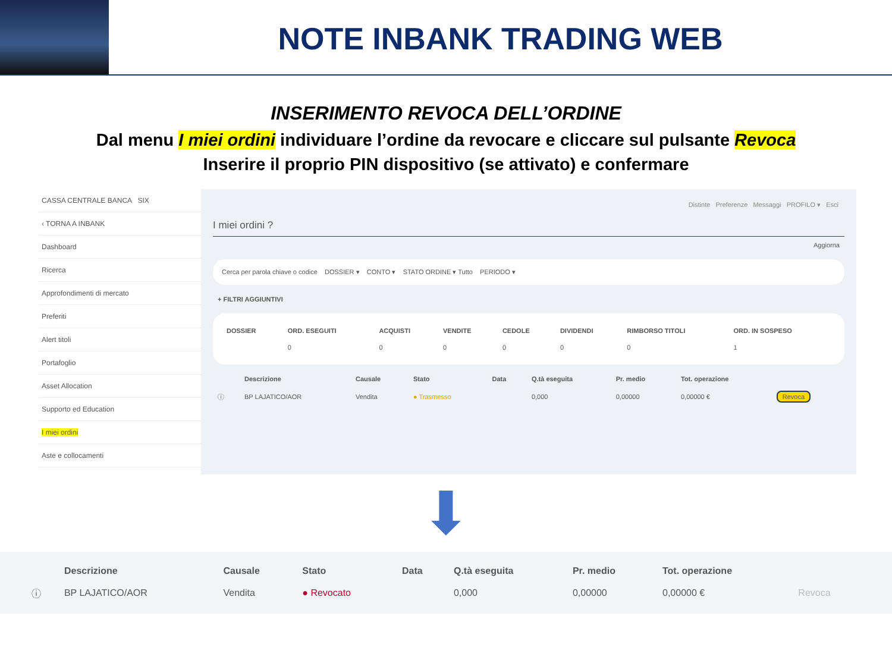NOTE INBANK TRADING WEB
INSERIMENTO REVOCA DELL’ORDINE
Dal menu I miei ordini individuare l’ordine da revocare e cliccare sul pulsante Revoca
Inserire il proprio PIN dispositivo (se attivato) e confermare
CASSA CENTRALE BANCA SIX
‹ TORNA A INBANK
Dashboard
Ricerca
Approfondimenti di mercato
Preferiti
Alert titoli
Portafoglio
Asset Allocation
Supporto ed Education
I miei ordini
Aste e collocamenti
Distinte Preferenze Messaggi PROFILO ▾ Esci
I miei ordini ?
Aggiorna
Cerca per parola chiave o codice DOSSIER ▾ CONTO ▾ STATO ORDINE ▾ Tutto PERIODO ▾
+ FILTRI AGGIUNTIVI
| DOSSIER | ORD. ESEGUITI | ACQUISTI | VENDITE | CEDOLE | DIVIDENDI | RIMBORSO TITOLI | ORD. IN SOSPESO |
| --- | --- | --- | --- | --- | --- | --- | --- |
| | 0 | 0 | 0 | 0 | 0 | 0 | 1 |
| | Descrizione | Causale | Stato | Data | Q.tà eseguita | Pr. medio | Tot. operazione | |
| --- | --- | --- | --- | --- | --- | --- | --- | --- |
| ⓘ | BP LAJATICO/AOR | Vendita | ● Trasmesso | | 0,000 | 0,00000 | 0,00000 € | Revoca |
⬇
| | Descrizione | Causale | Stato | Data | Q.tà eseguita | Pr. medio | Tot. operazione | |
| --- | --- | --- | --- | --- | --- | --- | --- | --- |
| ⓘ | BP LAJATICO/AOR | Vendita | ● Revocato | | 0,000 | 0,00000 | 0,00000 € | Revoca |